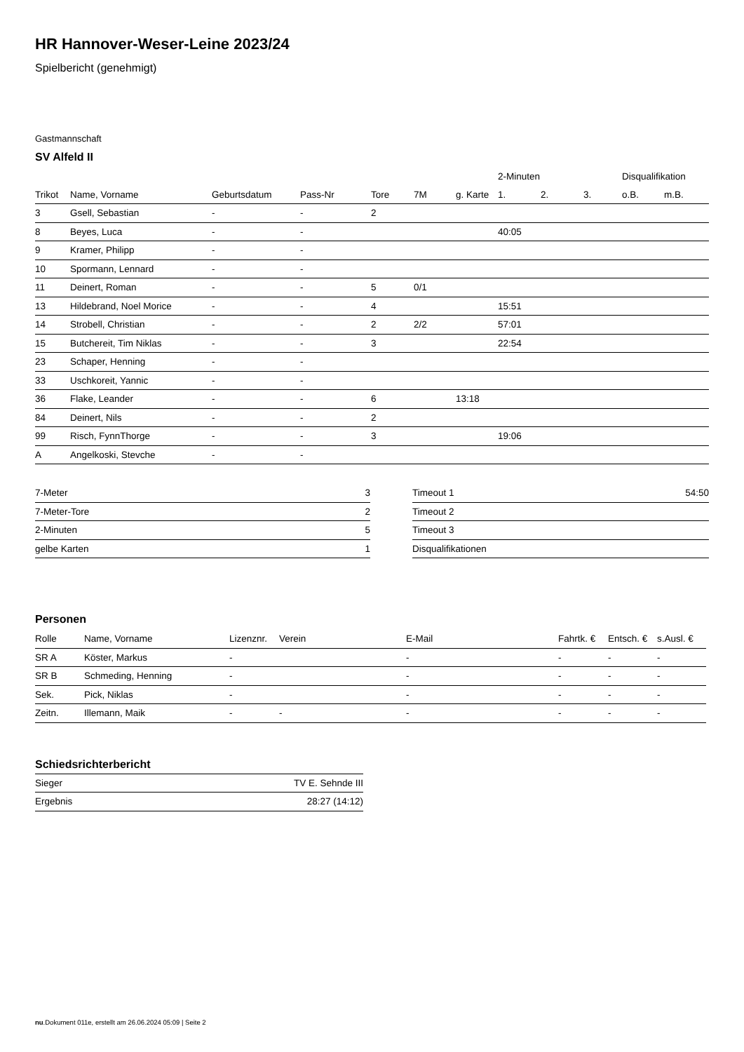HR Hannover-Weser-Leine 2023/24
Spielbericht (genehmigt)
Gastmannschaft
SV Alfeld II
| | | | | | | | 2-Minuten | | | Disqualifikation | |
| --- | --- | --- | --- | --- | --- | --- | --- | --- | --- | --- | --- |
| Trikot | Name, Vorname | Geburtsdatum | Pass-Nr | Tore | 7M | g. Karte | 1. | 2. | 3. | o.B. | m.B. |
| 3 | Gsell, Sebastian | - | - | 2 | | | | | | | |
| 8 | Beyes, Luca | - | - | | | | 40:05 | | | | |
| 9 | Kramer, Philipp | - | - | | | | | | | | |
| 10 | Spormann, Lennard | - | - | | | | | | | | |
| 11 | Deinert, Roman | - | - | 5 | 0/1 | | | | | | |
| 13 | Hildebrand, Noel Morice | - | - | 4 | | | 15:51 | | | | |
| 14 | Strobell, Christian | - | - | 2 | 2/2 | | 57:01 | | | | |
| 15 | Butchereit, Tim Niklas | - | - | 3 | | | 22:54 | | | | |
| 23 | Schaper, Henning | - | - | | | | | | | | |
| 33 | Uschkoreit, Yannic | - | - | | | | | | | | |
| 36 | Flake, Leander | - | - | 6 | | 13:18 | | | | | |
| 84 | Deinert, Nils | - | - | 2 | | | | | | | |
| 99 | Risch, FynnThorge | - | - | 3 | | | 19:06 | | | | |
| A | Angelkoski, Stevche | - | - | | | | | | | | |
| 7-Meter | 3 |
| 7-Meter-Tore | 2 |
| 2-Minuten | 5 |
| gelbe Karten | 1 |
| Timeout 1 | 54:50 |
| Timeout 2 | |
| Timeout 3 | |
| Disqualifikationen | |
Personen
| Rolle | Name, Vorname | Lizenznr. | Verein | E-Mail | Fahrtk. € | Entsch. € | s.Ausl. € |
| --- | --- | --- | --- | --- | --- | --- | --- |
| SR A | Köster, Markus | - | | - | - | - | - |
| SR B | Schmeding, Henning | - | | - | - | - | - |
| Sek. | Pick, Niklas | - | | - | - | - | - |
| Zeitn. | Illemann, Maik | - | - | - | - | - | - |
Schiedsrichterbericht
| Sieger | TV E. Sehnde III |
| Ergebnis | 28:27 (14:12) |
nu.Dokument 011e, erstellt am 26.06.2024 05:09 | Seite 2